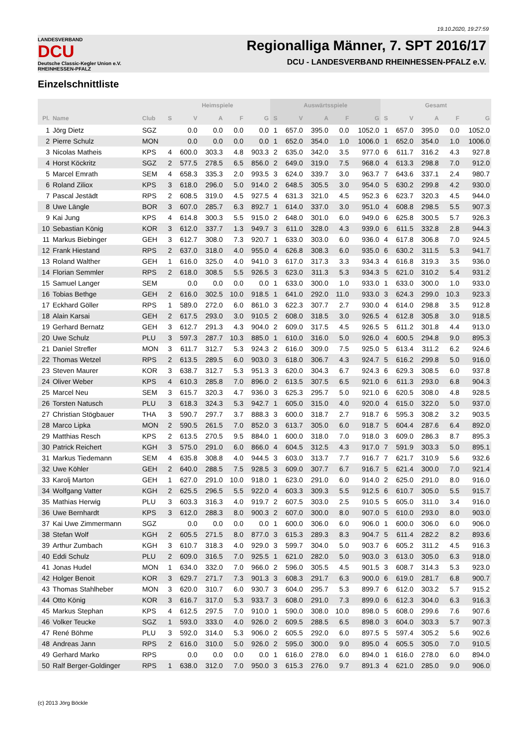19.10.2020, 19:27:59
LANDESVERBAND
DCU
Deutsche Classic-Kegler Union e.V.
RHEINHESSEN-PFALZ
Regionalliga Männer, 7. SPT 2016/17
DCU - LANDESVERBAND RHEINHESSEN-PFALZ e.V.
Einzelschnittliste
| | | | Heimspiele | | | | | Auswärtsspiele | | | | | Gesamt | | | | |
| --- | --- | --- | --- | --- | --- | --- | --- | --- | --- | --- | --- | --- | --- | --- | --- | --- | --- |
| Pl. | Name | Club | S | V | A | F | G | S | V | A | F | G | S | V | A | F | G |
| 1 | Jörg Dietz | SGZ | | 0.0 | 0.0 | 0.0 | 0.0 | 1 | 657.0 | 395.0 | 0.0 | 1052.0 | 1 | 657.0 | 395.0 | 0.0 | 1052.0 |
| 2 | Pierre Schulz | MON | | 0.0 | 0.0 | 0.0 | 0.0 | 1 | 652.0 | 354.0 | 1.0 | 1006.0 | 1 | 652.0 | 354.0 | 1.0 | 1006.0 |
| 3 | Nicolas Matheis | KPS | 4 | 600.0 | 303.3 | 4.8 | 903.3 | 2 | 635.0 | 342.0 | 3.5 | 977.0 | 6 | 611.7 | 316.2 | 4.3 | 927.8 |
| 4 | Horst Köckritz | SGZ | 2 | 577.5 | 278.5 | 6.5 | 856.0 | 2 | 649.0 | 319.0 | 7.5 | 968.0 | 4 | 613.3 | 298.8 | 7.0 | 912.0 |
| 5 | Marcel Emrath | SEM | 4 | 658.3 | 335.3 | 2.0 | 993.5 | 3 | 624.0 | 339.7 | 3.0 | 963.7 | 7 | 643.6 | 337.1 | 2.4 | 980.7 |
| 6 | Roland Ziliox | KPS | 3 | 618.0 | 296.0 | 5.0 | 914.0 | 2 | 648.5 | 305.5 | 3.0 | 954.0 | 5 | 630.2 | 299.8 | 4.2 | 930.0 |
| 7 | Pascal Jestädt | RPS | 2 | 608.5 | 319.0 | 4.5 | 927.5 | 4 | 631.3 | 321.0 | 4.5 | 952.3 | 6 | 623.7 | 320.3 | 4.5 | 944.0 |
| 8 | Uwe Längle | BOR | 3 | 607.0 | 285.7 | 6.3 | 892.7 | 1 | 614.0 | 337.0 | 3.0 | 951.0 | 4 | 608.8 | 298.5 | 5.5 | 907.3 |
| 9 | Kai Jung | KPS | 4 | 614.8 | 300.3 | 5.5 | 915.0 | 2 | 648.0 | 301.0 | 6.0 | 949.0 | 6 | 625.8 | 300.5 | 5.7 | 926.3 |
| 10 | Sebastian König | KOR | 3 | 612.0 | 337.7 | 1.3 | 949.7 | 3 | 611.0 | 328.0 | 4.3 | 939.0 | 6 | 611.5 | 332.8 | 2.8 | 944.3 |
| 11 | Markus Biebinger | GEH | 3 | 612.7 | 308.0 | 7.3 | 920.7 | 1 | 633.0 | 303.0 | 6.0 | 936.0 | 4 | 617.8 | 306.8 | 7.0 | 924.5 |
| 12 | Frank Hiestand | RPS | 2 | 637.0 | 318.0 | 4.0 | 955.0 | 4 | 626.8 | 308.3 | 6.0 | 935.0 | 6 | 630.2 | 311.5 | 5.3 | 941.7 |
| 13 | Roland Walther | GEH | 1 | 616.0 | 325.0 | 4.0 | 941.0 | 3 | 617.0 | 317.3 | 3.3 | 934.3 | 4 | 616.8 | 319.3 | 3.5 | 936.0 |
| 14 | Florian Semmler | RPS | 2 | 618.0 | 308.5 | 5.5 | 926.5 | 3 | 623.0 | 311.3 | 5.3 | 934.3 | 5 | 621.0 | 310.2 | 5.4 | 931.2 |
| 15 | Samuel Langer | SEM | | 0.0 | 0.0 | 0.0 | 0.0 | 1 | 633.0 | 300.0 | 1.0 | 933.0 | 1 | 633.0 | 300.0 | 1.0 | 933.0 |
| 16 | Tobias Bethge | GEH | 2 | 616.0 | 302.5 | 10.0 | 918.5 | 1 | 641.0 | 292.0 | 11.0 | 933.0 | 3 | 624.3 | 299.0 | 10.3 | 923.3 |
| 17 | Eckhard Göller | RPS | 1 | 589.0 | 272.0 | 6.0 | 861.0 | 3 | 622.3 | 307.7 | 2.7 | 930.0 | 4 | 614.0 | 298.8 | 3.5 | 912.8 |
| 18 | Alain Karsai | GEH | 2 | 617.5 | 293.0 | 3.0 | 910.5 | 2 | 608.0 | 318.5 | 3.0 | 926.5 | 4 | 612.8 | 305.8 | 3.0 | 918.5 |
| 19 | Gerhard Bernatz | GEH | 3 | 612.7 | 291.3 | 4.3 | 904.0 | 2 | 609.0 | 317.5 | 4.5 | 926.5 | 5 | 611.2 | 301.8 | 4.4 | 913.0 |
| 20 | Uwe Schulz | PLU | 3 | 597.3 | 287.7 | 10.3 | 885.0 | 1 | 610.0 | 316.0 | 5.0 | 926.0 | 4 | 600.5 | 294.8 | 9.0 | 895.3 |
| 21 | Daniel Strefler | MON | 3 | 611.7 | 312.7 | 5.3 | 924.3 | 2 | 616.0 | 309.0 | 7.5 | 925.0 | 5 | 613.4 | 311.2 | 6.2 | 924.6 |
| 22 | Thomas Wetzel | RPS | 2 | 613.5 | 289.5 | 6.0 | 903.0 | 3 | 618.0 | 306.7 | 4.3 | 924.7 | 5 | 616.2 | 299.8 | 5.0 | 916.0 |
| 23 | Steven Maurer | KOR | 3 | 638.7 | 312.7 | 5.3 | 951.3 | 3 | 620.0 | 304.3 | 6.7 | 924.3 | 6 | 629.3 | 308.5 | 6.0 | 937.8 |
| 24 | Oliver Weber | KPS | 4 | 610.3 | 285.8 | 7.0 | 896.0 | 2 | 613.5 | 307.5 | 6.5 | 921.0 | 6 | 611.3 | 293.0 | 6.8 | 904.3 |
| 25 | Marcel Neu | SEM | 3 | 615.7 | 320.3 | 4.7 | 936.0 | 3 | 625.3 | 295.7 | 5.0 | 921.0 | 6 | 620.5 | 308.0 | 4.8 | 928.5 |
| 26 | Torsten Natusch | PLU | 3 | 618.3 | 324.3 | 5.3 | 942.7 | 1 | 605.0 | 315.0 | 4.0 | 920.0 | 4 | 615.0 | 322.0 | 5.0 | 937.0 |
| 27 | Christian Stögbauer | THA | 3 | 590.7 | 297.7 | 3.7 | 888.3 | 3 | 600.0 | 318.7 | 2.7 | 918.7 | 6 | 595.3 | 308.2 | 3.2 | 903.5 |
| 28 | Marco Lipka | MON | 2 | 590.5 | 261.5 | 7.0 | 852.0 | 3 | 613.7 | 305.0 | 6.0 | 918.7 | 5 | 604.4 | 287.6 | 6.4 | 892.0 |
| 29 | Matthias Resch | KPS | 2 | 613.5 | 270.5 | 9.5 | 884.0 | 1 | 600.0 | 318.0 | 7.0 | 918.0 | 3 | 609.0 | 286.3 | 8.7 | 895.3 |
| 30 | Patrick Reichert | KGH | 3 | 575.0 | 291.0 | 6.0 | 866.0 | 4 | 604.5 | 312.5 | 4.3 | 917.0 | 7 | 591.9 | 303.3 | 5.0 | 895.1 |
| 31 | Markus Tiedemann | SEM | 4 | 635.8 | 308.8 | 4.0 | 944.5 | 3 | 603.0 | 313.7 | 7.7 | 916.7 | 7 | 621.7 | 310.9 | 5.6 | 932.6 |
| 32 | Uwe Köhler | GEH | 2 | 640.0 | 288.5 | 7.5 | 928.5 | 3 | 609.0 | 307.7 | 6.7 | 916.7 | 5 | 621.4 | 300.0 | 7.0 | 921.4 |
| 33 | Karolj Marton | GEH | 1 | 627.0 | 291.0 | 10.0 | 918.0 | 1 | 623.0 | 291.0 | 6.0 | 914.0 | 2 | 625.0 | 291.0 | 8.0 | 916.0 |
| 34 | Wolfgang Vatter | KGH | 2 | 625.5 | 296.5 | 5.5 | 922.0 | 4 | 603.3 | 309.3 | 5.5 | 912.5 | 6 | 610.7 | 305.0 | 5.5 | 915.7 |
| 35 | Mathias Herwig | PLU | 3 | 603.3 | 316.3 | 4.0 | 919.7 | 2 | 607.5 | 303.0 | 2.5 | 910.5 | 5 | 605.0 | 311.0 | 3.4 | 916.0 |
| 36 | Uwe Bernhardt | KPS | 3 | 612.0 | 288.3 | 8.0 | 900.3 | 2 | 607.0 | 300.0 | 8.0 | 907.0 | 5 | 610.0 | 293.0 | 8.0 | 903.0 |
| 37 | Kai Uwe Zimmermann | SGZ | | 0.0 | 0.0 | 0.0 | 0.0 | 1 | 600.0 | 306.0 | 6.0 | 906.0 | 1 | 600.0 | 306.0 | 6.0 | 906.0 |
| 38 | Stefan Wolf | KGH | 2 | 605.5 | 271.5 | 8.0 | 877.0 | 3 | 615.3 | 289.3 | 8.3 | 904.7 | 5 | 611.4 | 282.2 | 8.2 | 893.6 |
| 39 | Arthur Zumbach | KGH | 3 | 610.7 | 318.3 | 4.0 | 929.0 | 3 | 599.7 | 304.0 | 5.0 | 903.7 | 6 | 605.2 | 311.2 | 4.5 | 916.3 |
| 40 | Eddi Schulz | PLU | 2 | 609.0 | 316.5 | 7.0 | 925.5 | 1 | 621.0 | 282.0 | 5.0 | 903.0 | 3 | 613.0 | 305.0 | 6.3 | 918.0 |
| 41 | Jonas Hudel | MON | 1 | 634.0 | 332.0 | 7.0 | 966.0 | 2 | 596.0 | 305.5 | 4.5 | 901.5 | 3 | 608.7 | 314.3 | 5.3 | 923.0 |
| 42 | Holger Benoit | KOR | 3 | 629.7 | 271.7 | 7.3 | 901.3 | 3 | 608.3 | 291.7 | 6.3 | 900.0 | 6 | 619.0 | 281.7 | 6.8 | 900.7 |
| 43 | Thomas Stahlheber | MON | 3 | 620.0 | 310.7 | 6.0 | 930.7 | 3 | 604.0 | 295.7 | 5.3 | 899.7 | 6 | 612.0 | 303.2 | 5.7 | 915.2 |
| 44 | Otto König | KOR | 3 | 616.7 | 317.0 | 5.3 | 933.7 | 3 | 608.0 | 291.0 | 7.3 | 899.0 | 6 | 612.3 | 304.0 | 6.3 | 916.3 |
| 45 | Markus Stephan | KPS | 4 | 612.5 | 297.5 | 7.0 | 910.0 | 1 | 590.0 | 308.0 | 10.0 | 898.0 | 5 | 608.0 | 299.6 | 7.6 | 907.6 |
| 46 | Volker Teucke | SGZ | 1 | 593.0 | 333.0 | 4.0 | 926.0 | 2 | 609.5 | 288.5 | 6.5 | 898.0 | 3 | 604.0 | 303.3 | 5.7 | 907.3 |
| 47 | René Böhme | PLU | 3 | 592.0 | 314.0 | 5.3 | 906.0 | 2 | 605.5 | 292.0 | 6.0 | 897.5 | 5 | 597.4 | 305.2 | 5.6 | 902.6 |
| 48 | Andreas Jann | RPS | 2 | 616.0 | 310.0 | 5.0 | 926.0 | 2 | 595.0 | 300.0 | 9.0 | 895.0 | 4 | 605.5 | 305.0 | 7.0 | 910.5 |
| 49 | Gerhard Marko | RPS | | 0.0 | 0.0 | 0.0 | 0.0 | 1 | 616.0 | 278.0 | 6.0 | 894.0 | 1 | 616.0 | 278.0 | 6.0 | 894.0 |
| 50 | Ralf Berger-Goldinger | RPS | 1 | 638.0 | 312.0 | 7.0 | 950.0 | 3 | 615.3 | 276.0 | 9.7 | 891.3 | 4 | 621.0 | 285.0 | 9.0 | 906.0 |
(c) 2013 Jörg Böckle